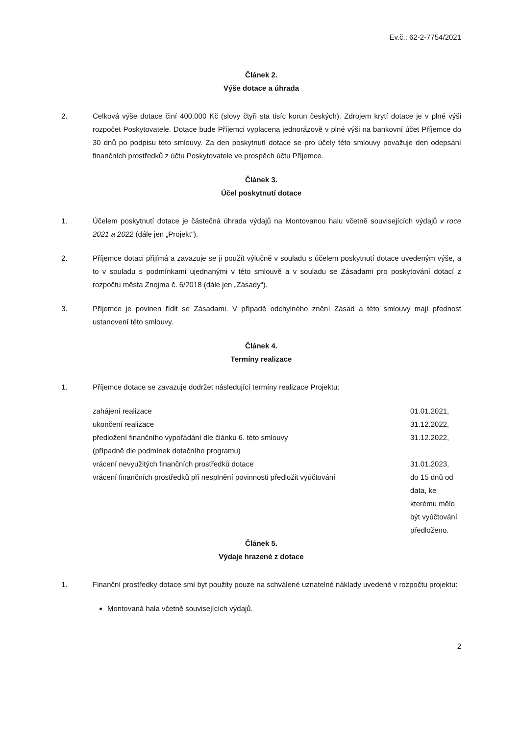Ev.č.: 62-2-7754/2021
Článek 2.
Výše dotace a úhrada
2. Celková výše dotace činí 400.000 Kč (slovy čtyři sta tisíc korun českých). Zdrojem krytí dotace je v plné výši rozpočet Poskytovatele. Dotace bude Příjemci vyplacena jednorázově v plné výši na bankovní účet Příjemce do 30 dnů po podpisu této smlouvy. Za den poskytnutí dotace se pro účely této smlouvy považuje den odepsání finančních prostředků z účtu Poskytovatele ve prospěch účtu Příjemce.
Článek 3.
Účel poskytnutí dotace
1. Účelem poskytnutí dotace je částečná úhrada výdajů na Montovanou halu včetně souvisejících výdajů v roce 2021 a 2022 (dále jen „Projekt“).
2. Příjemce dotaci přijímá a zavazuje se ji použít výlučně v souladu s účelem poskytnutí dotace uvedeným výše, a to v souladu s podmínkami ujednanými v této smlouvě a v souladu se Zásadami pro poskytování dotací z rozpočtu města Znojma č. 6/2018 (dále jen „Zásady“).
3. Příjemce je povinen řídit se Zásadami. V případě odchylného znění Zásad a této smlouvy mají přednost ustanovení této smlouvy.
Článek 4.
Termíny realizace
1. Příjemce dotace se zavazuje dodržet následující termíny realizace Projektu:
| zahájení realizace | 01.01.2021, |
| ukončení realizace | 31.12.2022, |
| předložení finančního vypořádání dle článku 6. této smlouvy (případně dle podmínek dotačního programu) | 31.12.2022, |
| vrácení nevyužitých finančních prostředků dotace | 31.01.2023, |
| vrácení finančních prostředků při nesplnění povinnosti předložit vyúčtování | do 15 dnů od data, ke kterému mělo být vyúčtování předloženo. |
Článek 5.
Výdaje hrazené z dotace
1. Finanční prostředky dotace smí byt použity pouze na schválené uznatelné náklady uvedené v rozpočtu projektu:
Montovaná hala včetně souvisejících výdajů.
2